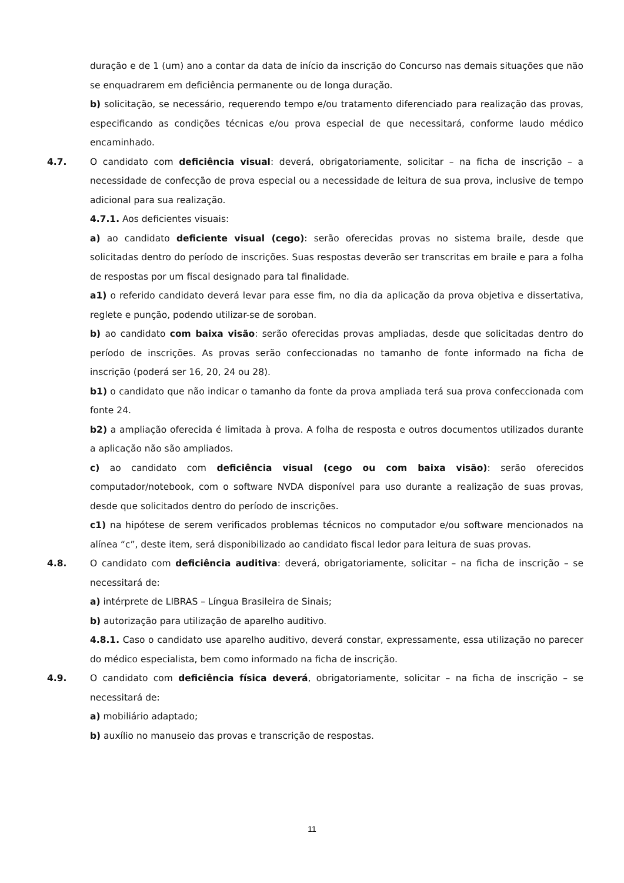duração e de 1 (um) ano a contar da data de início da inscrição do Concurso nas demais situações que não se enquadrarem em deficiência permanente ou de longa duração.
b) solicitação, se necessário, requerendo tempo e/ou tratamento diferenciado para realização das provas, especificando as condições técnicas e/ou prova especial de que necessitará, conforme laudo médico encaminhado.
4.7. O candidato com deficiência visual: deverá, obrigatoriamente, solicitar – na ficha de inscrição – a necessidade de confecção de prova especial ou a necessidade de leitura de sua prova, inclusive de tempo adicional para sua realização.
4.7.1. Aos deficientes visuais:
a) ao candidato deficiente visual (cego): serão oferecidas provas no sistema braile, desde que solicitadas dentro do período de inscrições. Suas respostas deverão ser transcritas em braile e para a folha de respostas por um fiscal designado para tal finalidade.
a1) o referido candidato deverá levar para esse fim, no dia da aplicação da prova objetiva e dissertativa, reglete e punção, podendo utilizar-se de soroban.
b) ao candidato com baixa visão: serão oferecidas provas ampliadas, desde que solicitadas dentro do período de inscrições. As provas serão confeccionadas no tamanho de fonte informado na ficha de inscrição (poderá ser 16, 20, 24 ou 28).
b1) o candidato que não indicar o tamanho da fonte da prova ampliada terá sua prova confeccionada com fonte 24.
b2) a ampliação oferecida é limitada à prova. A folha de resposta e outros documentos utilizados durante a aplicação não são ampliados.
c) ao candidato com deficiência visual (cego ou com baixa visão): serão oferecidos computador/notebook, com o software NVDA disponível para uso durante a realização de suas provas, desde que solicitados dentro do período de inscrições.
c1) na hipótese de serem verificados problemas técnicos no computador e/ou software mencionados na alínea “c”, deste item, será disponibilizado ao candidato fiscal ledor para leitura de suas provas.
4.8. O candidato com deficiência auditiva: deverá, obrigatoriamente, solicitar – na ficha de inscrição – se necessitará de:
a) intérprete de LIBRAS – Língua Brasileira de Sinais;
b) autorização para utilização de aparelho auditivo.
4.8.1. Caso o candidato use aparelho auditivo, deverá constar, expressamente, essa utilização no parecer do médico especialista, bem como informado na ficha de inscrição.
4.9. O candidato com deficiência física deverá, obrigatoriamente, solicitar – na ficha de inscrição – se necessitará de:
a) mobiliário adaptado;
b) auxílio no manuseio das provas e transcrição de respostas.
11